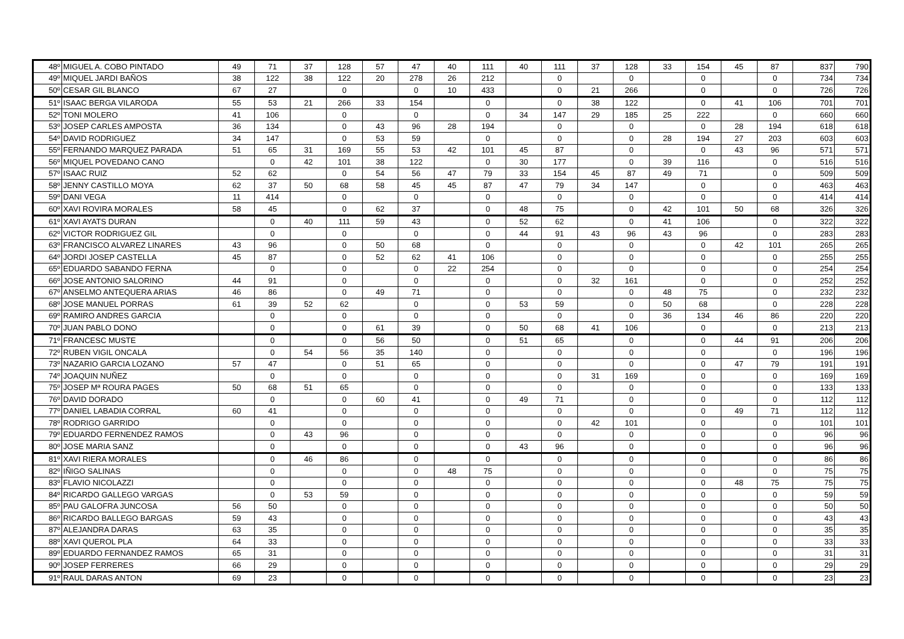| 48º | MIGUEL A. COBO PINTADO | 49 | 71 | 37 | 128 | 57 | 47 | 40 | 111 | 40 | 111 | 37 | 128 | 33 | 154 | 45 | 87 | 837 | 790 |
| 49º | MIQUEL JARDI BAÑOS | 38 | 122 | 38 | 122 | 20 | 278 | 26 | 212 | | 0 | | 0 | | 0 | | 0 | 734 | 734 |
| 50º | CESAR GIL BLANCO | 67 | 27 | | 0 | | 0 | 10 | 433 | | 0 | 21 | 266 | | 0 | | 0 | 726 | 726 |
| 51º | ISAAC BERGA VILARODA | 55 | 53 | 21 | 266 | 33 | 154 | | 0 | | 0 | 38 | 122 | | 0 | 41 | 106 | 701 | 701 |
| 52º | TONI MOLERO | 41 | 106 | | 0 | | 0 | | 0 | 34 | 147 | 29 | 185 | 25 | 222 | | 0 | 660 | 660 |
| 53º | JOSEP CARLES AMPOSTA | 36 | 134 | | 0 | 43 | 96 | 28 | 194 | | 0 | | 0 | | 0 | 28 | 194 | 618 | 618 |
| 54º | DAVID RODRIGUEZ | 34 | 147 | | 0 | 53 | 59 | | 0 | | 0 | | 0 | 28 | 194 | 27 | 203 | 603 | 603 |
| 55º | FERNANDO MARQUEZ PARADA | 51 | 65 | 31 | 169 | 55 | 53 | 42 | 101 | 45 | 87 | | 0 | | 0 | 43 | 96 | 571 | 571 |
| 56º | MIQUEL POVEDANO CANO | | 0 | 42 | 101 | 38 | 122 | | 0 | 30 | 177 | | 0 | 39 | 116 | | 0 | 516 | 516 |
| 57º | ISAAC RUIZ | 52 | 62 | | 0 | 54 | 56 | 47 | 79 | 33 | 154 | 45 | 87 | 49 | 71 | | 0 | 509 | 509 |
| 58º | JENNY CASTILLO MOYA | 62 | 37 | 50 | 68 | 58 | 45 | 45 | 87 | 47 | 79 | 34 | 147 | | 0 | | 0 | 463 | 463 |
| 59º | DANI VEGA | 11 | 414 | | 0 | | 0 | | 0 | | 0 | | 0 | | 0 | | 0 | 414 | 414 |
| 60º | XAVI ROVIRA MORALES | 58 | 45 | | 0 | 62 | 37 | | 0 | 48 | 75 | | 0 | 42 | 101 | 50 | 68 | 326 | 326 |
| 61º | XAVI AYATS DURAN | | 0 | 40 | 111 | 59 | 43 | | 0 | 52 | 62 | | 0 | 41 | 106 | | 0 | 322 | 322 |
| 62º | VICTOR RODRIGUEZ GIL | | 0 | | 0 | | 0 | | 0 | 44 | 91 | 43 | 96 | 43 | 96 | | 0 | 283 | 283 |
| 63º | FRANCISCO ALVAREZ LINARES | 43 | 96 | | 0 | 50 | 68 | | 0 | | 0 | | 0 | | 0 | 42 | 101 | 265 | 265 |
| 64º | JORDI JOSEP CASTELLA | 45 | 87 | | 0 | 52 | 62 | 41 | 106 | | 0 | | 0 | | 0 | | 0 | 255 | 255 |
| 65º | EDUARDO SABANDO FERNA | | 0 | | 0 | | 0 | 22 | 254 | | 0 | | 0 | | 0 | | 0 | 254 | 254 |
| 66º | JOSE ANTONIO SALORINO | 44 | 91 | | 0 | | 0 | | 0 | | 0 | 32 | 161 | | 0 | | 0 | 252 | 252 |
| 67º | ANSELMO ANTEQUERA ARIAS | 46 | 86 | | 0 | 49 | 71 | | 0 | | 0 | | 0 | 48 | 75 | | 0 | 232 | 232 |
| 68º | JOSE MANUEL PORRAS | 61 | 39 | 52 | 62 | | 0 | | 0 | 53 | 59 | | 0 | 50 | 68 | | 0 | 228 | 228 |
| 69º | RAMIRO ANDRES GARCIA | | 0 | | 0 | | 0 | | 0 | | 0 | | 0 | 36 | 134 | 46 | 86 | 220 | 220 |
| 70º | JUAN PABLO DONO | | 0 | | 0 | 61 | 39 | | 0 | 50 | 68 | 41 | 106 | | 0 | | 0 | 213 | 213 |
| 71º | FRANCESC MUSTE | | 0 | | 0 | 56 | 50 | | 0 | 51 | 65 | | 0 | | 0 | 44 | 91 | 206 | 206 |
| 72º | RUBEN VIGIL ONCALA | | 0 | 54 | 56 | 35 | 140 | | 0 | | 0 | | 0 | | 0 | | 0 | 196 | 196 |
| 73º | NAZARIO GARCIA LOZANO | 57 | 47 | | 0 | 51 | 65 | | 0 | | 0 | | 0 | | 0 | 47 | 79 | 191 | 191 |
| 74º | JOAQUIN NUÑEZ | | 0 | | 0 | | 0 | | 0 | | 0 | 31 | 169 | | 0 | | 0 | 169 | 169 |
| 75º | JOSEP Mª ROURA PAGES | 50 | 68 | 51 | 65 | | 0 | | 0 | | 0 | | 0 | | 0 | | 0 | 133 | 133 |
| 76º | DAVID DORADO | | 0 | | 0 | 60 | 41 | | 0 | 49 | 71 | | 0 | | 0 | | 0 | 112 | 112 |
| 77º | DANIEL LABADIA CORRAL | 60 | 41 | | 0 | | 0 | | 0 | | 0 | | 0 | | 0 | 49 | 71 | 112 | 112 |
| 78º | RODRIGO GARRIDO | | 0 | | 0 | | 0 | | 0 | | 0 | 42 | 101 | | 0 | | 0 | 101 | 101 |
| 79º | EDUARDO FERNENDEZ RAMOS | | 0 | 43 | 96 | | 0 | | 0 | | 0 | | 0 | | 0 | | 0 | 96 | 96 |
| 80º | JOSE MARIA SANZ | | 0 | | 0 | | 0 | | 0 | 43 | 96 | | 0 | | 0 | | 0 | 96 | 96 |
| 81º | XAVI RIERA MORALES | | 0 | 46 | 86 | | 0 | | 0 | | 0 | | 0 | | 0 | | 0 | 86 | 86 |
| 82º | IÑIGO SALINAS | | 0 | | 0 | | 0 | 48 | 75 | | 0 | | 0 | | 0 | | 0 | 75 | 75 |
| 83º | FLAVIO NICOLAZZI | | 0 | | 0 | | 0 | | 0 | | 0 | | 0 | | 0 | 48 | 75 | 75 | 75 |
| 84º | RICARDO GALLEGO VARGAS | | 0 | 53 | 59 | | 0 | | 0 | | 0 | | 0 | | 0 | | 0 | 59 | 59 |
| 85º | PAU GALOFRA JUNCOSA | 56 | 50 | | 0 | | 0 | | 0 | | 0 | | 0 | | 0 | | 0 | 50 | 50 |
| 86º | RICARDO BALLEGO BARGAS | 59 | 43 | | 0 | | 0 | | 0 | | 0 | | 0 | | 0 | | 0 | 43 | 43 |
| 87º | ALEJANDRA DARAS | 63 | 35 | | 0 | | 0 | | 0 | | 0 | | 0 | | 0 | | 0 | 35 | 35 |
| 88º | XAVI QUEROL PLA | 64 | 33 | | 0 | | 0 | | 0 | | 0 | | 0 | | 0 | | 0 | 33 | 33 |
| 89º | EDUARDO FERNANDEZ RAMOS | 65 | 31 | | 0 | | 0 | | 0 | | 0 | | 0 | | 0 | | 0 | 31 | 31 |
| 90º | JOSEP FERRERES | 66 | 29 | | 0 | | 0 | | 0 | | 0 | | 0 | | 0 | | 0 | 29 | 29 |
| 91º | RAUL DARAS ANTON | 69 | 23 | | 0 | | 0 | | 0 | | 0 | | 0 | | 0 | | 0 | 23 | 23 |